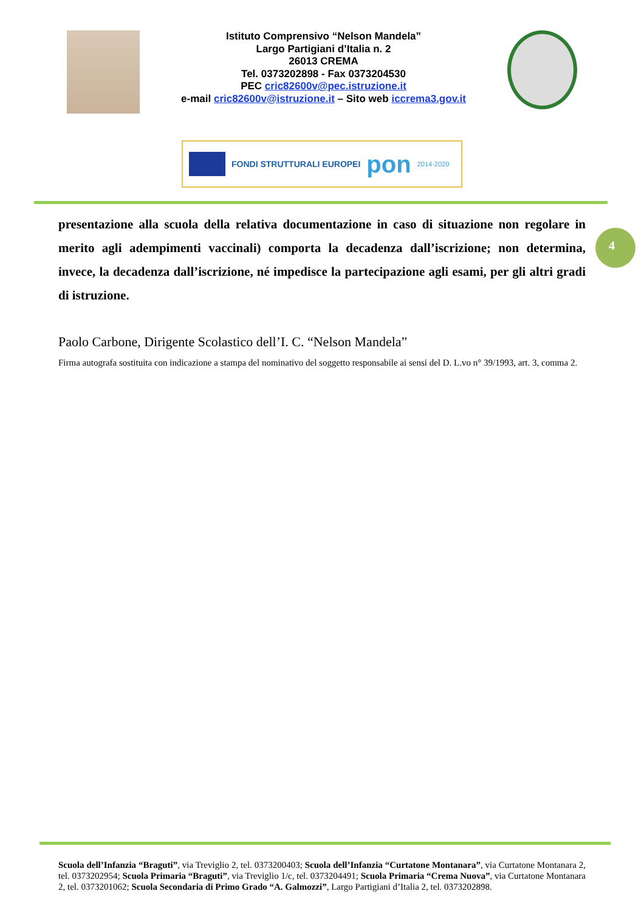Istituto Comprensivo “Nelson Mandela”
Largo Partigiani d’Italia n. 2
26013 CREMA
Tel. 0373202898 - Fax 0373204530
PEC cric82600v@pec.istruzione.it
e-mail cric82600v@istruzione.it – Sito web iccrema3.gov.it
FONDI STRUTTURALI EUROPEI
pon
2014-2020
presentazione alla scuola della relativa documentazione in caso di situazione non regolare in merito agli adempimenti vaccinali) comporta la decadenza dall’iscrizione; non determina, invece, la decadenza dall’iscrizione, né impedisce la partecipazione agli esami, per gli altri gradi di istruzione.
4
Paolo Carbone, Dirigente Scolastico dell’I. C. “Nelson Mandela”
Firma autografa sostituita con indicazione a stampa del nominativo del soggetto responsabile ai sensi del D. L.vo n° 39/1993, art. 3, comma 2.
Scuola dell’Infanzia “Braguti”, via Treviglio 2, tel. 0373200403; Scuola dell’Infanzia “Curtatone Montanara”, via Curtatone Montanara 2, tel. 0373202954; Scuola Primaria “Braguti”, via Treviglio 1/c, tel. 0373204491; Scuola Primaria “Crema Nuova”, via Curtatone Montanara 2, tel. 0373201062; Scuola Secondaria di Primo Grado “A. Galmozzi”, Largo Partigiani d’Italia 2, tel. 0373202898.